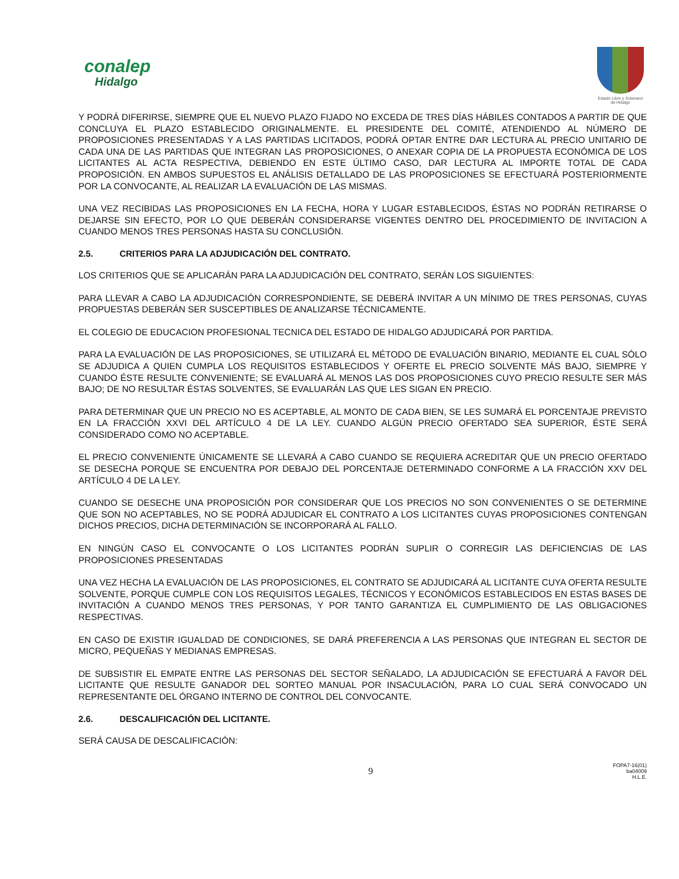conalep
Hidalgo
Estado Libre y Soberano
de Hidalgo
Y PODRÁ DIFERIRSE, SIEMPRE QUE EL NUEVO PLAZO FIJADO NO EXCEDA DE TRES DÍAS HÁBILES CONTADOS A PARTIR DE QUE CONCLUYA EL PLAZO ESTABLECIDO ORIGINALMENTE. EL PRESIDENTE DEL COMITÉ, ATENDIENDO AL NÚMERO DE PROPOSICIONES PRESENTADAS Y A LAS PARTIDAS LICITADOS, PODRÁ OPTAR ENTRE DAR LECTURA AL PRECIO UNITARIO DE CADA UNA DE LAS PARTIDAS QUE INTEGRAN LAS PROPOSICIONES, O ANEXAR COPIA DE LA PROPUESTA ECONÓMICA DE LOS LICITANTES AL ACTA RESPECTIVA, DEBIENDO EN ESTE ÚLTIMO CASO, DAR LECTURA AL IMPORTE TOTAL DE CADA PROPOSICIÓN. EN AMBOS SUPUESTOS EL ANÁLISIS DETALLADO DE LAS PROPOSICIONES SE EFECTUARÁ POSTERIORMENTE POR LA CONVOCANTE, AL REALIZAR LA EVALUACIÓN DE LAS MISMAS.
UNA VEZ RECIBIDAS LAS PROPOSICIONES EN LA FECHA, HORA Y LUGAR ESTABLECIDOS, ÉSTAS NO PODRÁN RETIRARSE O DEJARSE SIN EFECTO, POR LO QUE DEBERÁN CONSIDERARSE VIGENTES DENTRO DEL PROCEDIMIENTO DE INVITACION A CUANDO MENOS TRES PERSONAS HASTA SU CONCLUSIÓN.
2.5. CRITERIOS PARA LA ADJUDICACIÓN DEL CONTRATO.
LOS CRITERIOS QUE SE APLICARÁN PARA LA ADJUDICACIÓN DEL CONTRATO, SERÁN LOS SIGUIENTES:
PARA LLEVAR A CABO LA ADJUDICACIÓN CORRESPONDIENTE, SE DEBERÁ INVITAR A UN MÍNIMO DE TRES PERSONAS, CUYAS PROPUESTAS DEBERÁN SER SUSCEPTIBLES DE ANALIZARSE TÉCNICAMENTE.
EL COLEGIO DE EDUCACION PROFESIONAL TECNICA DEL ESTADO DE HIDALGO ADJUDICARÁ POR PARTIDA.
PARA LA EVALUACIÓN DE LAS PROPOSICIONES, SE UTILIZARÁ EL MÉTODO DE EVALUACIÓN BINARIO, MEDIANTE EL CUAL SÓLO SE ADJUDICA A QUIEN CUMPLA LOS REQUISITOS ESTABLECIDOS Y OFERTE EL PRECIO SOLVENTE MÁS BAJO, SIEMPRE Y CUANDO ÉSTE RESULTE CONVENIENTE; SE EVALUARÁ AL MENOS LAS DOS PROPOSICIONES CUYO PRECIO RESULTE SER MÁS BAJO; DE NO RESULTAR ÉSTAS SOLVENTES, SE EVALUARÁN LAS QUE LES SIGAN EN PRECIO.
PARA DETERMINAR QUE UN PRECIO NO ES ACEPTABLE, AL MONTO DE CADA BIEN, SE LES SUMARÁ EL PORCENTAJE PREVISTO EN LA FRACCIÓN XXVI DEL ARTÍCULO 4 DE LA LEY. CUANDO ALGÚN PRECIO OFERTADO SEA SUPERIOR, ÉSTE SERÁ CONSIDERADO COMO NO ACEPTABLE.
EL PRECIO CONVENIENTE ÚNICAMENTE SE LLEVARÁ A CABO CUANDO SE REQUIERA ACREDITAR QUE UN PRECIO OFERTADO SE DESECHA PORQUE SE ENCUENTRA POR DEBAJO DEL PORCENTAJE DETERMINADO CONFORME A LA FRACCIÓN XXV DEL ARTÍCULO 4 DE LA LEY.
CUANDO SE DESECHE UNA PROPOSICIÓN POR CONSIDERAR QUE LOS PRECIOS NO SON CONVENIENTES O SE DETERMINE QUE SON NO ACEPTABLES, NO SE PODRÁ ADJUDICAR EL CONTRATO A LOS LICITANTES CUYAS PROPOSICIONES CONTENGAN DICHOS PRECIOS, DICHA DETERMINACIÓN SE INCORPORARÁ AL FALLO.
EN NINGÚN CASO EL CONVOCANTE O LOS LICITANTES PODRÁN SUPLIR O CORREGIR LAS DEFICIENCIAS DE LAS PROPOSICIONES PRESENTADAS
UNA VEZ HECHA LA EVALUACIÓN DE LAS PROPOSICIONES, EL CONTRATO SE ADJUDICARÁ AL LICITANTE CUYA OFERTA RESULTE SOLVENTE, PORQUE CUMPLE CON LOS REQUISITOS LEGALES, TÉCNICOS Y ECONÓMICOS ESTABLECIDOS EN ESTAS BASES DE INVITACIÓN A CUANDO MENOS TRES PERSONAS, Y POR TANTO GARANTIZA EL CUMPLIMIENTO DE LAS OBLIGACIONES RESPECTIVAS.
EN CASO DE EXISTIR IGUALDAD DE CONDICIONES, SE DARÁ PREFERENCIA A LAS PERSONAS QUE INTEGRAN EL SECTOR DE MICRO, PEQUEÑAS Y MEDIANAS EMPRESAS.
DE SUBSISTIR EL EMPATE ENTRE LAS PERSONAS DEL SECTOR SEÑALADO, LA ADJUDICACIÓN SE EFECTUARÁ A FAVOR DEL LICITANTE QUE RESULTE GANADOR DEL SORTEO MANUAL POR INSACULACIÓN, PARA LO CUAL SERÁ CONVOCADO UN REPRESENTANTE DEL ÓRGANO INTERNO DE CONTROL DEL CONVOCANTE.
2.6. DESCALIFICACIÓN DEL LICITANTE.
SERÁ CAUSA DE DESCALIFICACIÓN:
9
FOPA7-16(01)
ba04009
H.L.E.